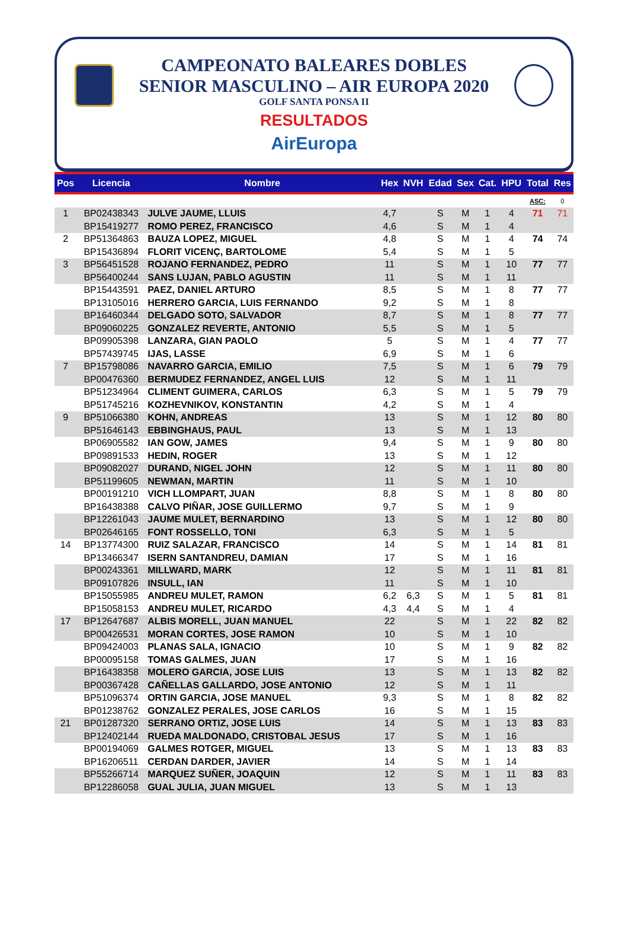CAMPEONATO BALEARES DOBLES
SENIOR MASCULINO – AIR EUROPA 2020
GOLF SANTA PONSA II
RESULTADOS
AirEuropa
| Pos | Licencia | Nombre | Hex | NVH | Edad | Sex | Cat. | HPU | Total | Res |
| --- | --- | --- | --- | --- | --- | --- | --- | --- | --- | --- |
| | | | | | | | | | ASC: | 0 |
| 1 | BP02438343 | JULVE JAUME, LLUIS | 4,7 | | S | M | 1 | 4 | 71 | 71 |
| | BP15419277 | ROMO PEREZ, FRANCISCO | 4,6 | | S | M | 1 | 4 | | |
| 2 | BP51364863 | BAUZA LOPEZ, MIGUEL | 4,8 | | S | M | 1 | 4 | 74 | 74 |
| | BP15436894 | FLORIT VICENÇ, BARTOLOME | 5,4 | | S | M | 1 | 5 | | |
| 3 | BP56451528 | ROJANO FERNANDEZ, PEDRO | 11 | | S | M | 1 | 10 | 77 | 77 |
| | BP56400244 | SANS LUJAN, PABLO AGUSTIN | 11 | | S | M | 1 | 11 | | |
| | BP15443591 | PAEZ, DANIEL ARTURO | 8,5 | | S | M | 1 | 8 | 77 | 77 |
| | BP13105016 | HERRERO GARCIA, LUIS FERNANDO | 9,2 | | S | M | 1 | 8 | | |
| | BP16460344 | DELGADO SOTO, SALVADOR | 8,7 | | S | M | 1 | 8 | 77 | 77 |
| | BP09060225 | GONZALEZ REVERTE, ANTONIO | 5,5 | | S | M | 1 | 5 | | |
| | BP09905398 | LANZARA, GIAN PAOLO | 5 | | S | M | 1 | 4 | 77 | 77 |
| | BP57439745 | IJAS, LASSE | 6,9 | | S | M | 1 | 6 | | |
| 7 | BP15798086 | NAVARRO GARCIA, EMILIO | 7,5 | | S | M | 1 | 6 | 79 | 79 |
| | BP00476360 | BERMUDEZ FERNANDEZ, ANGEL LUIS | 12 | | S | M | 1 | 11 | | |
| | BP51234964 | CLIMENT GUIMERA, CARLOS | 6,3 | | S | M | 1 | 5 | 79 | 79 |
| | BP51745216 | KOZHEVNIKOV, KONSTANTIN | 4,2 | | S | M | 1 | 4 | | |
| 9 | BP51066380 | KOHN, ANDREAS | 13 | | S | M | 1 | 12 | 80 | 80 |
| | BP51646143 | EBBINGHAUS, PAUL | 13 | | S | M | 1 | 13 | | |
| | BP06905582 | IAN GOW, JAMES | 9,4 | | S | M | 1 | 9 | 80 | 80 |
| | BP09891533 | HEDIN, ROGER | 13 | | S | M | 1 | 12 | | |
| | BP09082027 | DURAND, NIGEL JOHN | 12 | | S | M | 1 | 11 | 80 | 80 |
| | BP51199605 | NEWMAN, MARTIN | 11 | | S | M | 1 | 10 | | |
| | BP00191210 | VICH LLOMPART, JUAN | 8,8 | | S | M | 1 | 8 | 80 | 80 |
| | BP16438388 | CALVO PIÑAR, JOSE GUILLERMO | 9,7 | | S | M | 1 | 9 | | |
| | BP12261043 | JAUME MULET, BERNARDINO | 13 | | S | M | 1 | 12 | 80 | 80 |
| | BP02646165 | FONT ROSSELLO, TONI | 6,3 | | S | M | 1 | 5 | | |
| 14 | BP13774300 | RUIZ SALAZAR, FRANCISCO | 14 | | S | M | 1 | 14 | 81 | 81 |
| | BP13466347 | ISERN SANTANDREU, DAMIAN | 17 | | S | M | 1 | 16 | | |
| | BP00243361 | MILLWARD, MARK | 12 | | S | M | 1 | 11 | 81 | 81 |
| | BP09107826 | INSULL, IAN | 11 | | S | M | 1 | 10 | | |
| | BP15055985 | ANDREU MULET, RAMON | 6,2 | 6,3 | S | M | 1 | 5 | 81 | 81 |
| | BP15058153 | ANDREU MULET, RICARDO | 4,3 | 4,4 | S | M | 1 | 4 | | |
| 17 | BP12647687 | ALBIS MORELL, JUAN MANUEL | 22 | | S | M | 1 | 22 | 82 | 82 |
| | BP00426531 | MORAN CORTES, JOSE RAMON | 10 | | S | M | 1 | 10 | | |
| | BP09424003 | PLANAS SALA, IGNACIO | 10 | | S | M | 1 | 9 | 82 | 82 |
| | BP00095158 | TOMAS GALMES, JUAN | 17 | | S | M | 1 | 16 | | |
| | BP16438358 | MOLERO GARCIA, JOSE LUIS | 13 | | S | M | 1 | 13 | 82 | 82 |
| | BP00367428 | CAÑELLAS GALLARDO, JOSE ANTONIO | 12 | | S | M | 1 | 11 | | |
| | BP51096374 | ORTIN GARCIA, JOSE MANUEL | 9,3 | | S | M | 1 | 8 | 82 | 82 |
| | BP01238762 | GONZALEZ PERALES, JOSE CARLOS | 16 | | S | M | 1 | 15 | | |
| 21 | BP01287320 | SERRANO ORTIZ, JOSE LUIS | 14 | | S | M | 1 | 13 | 83 | 83 |
| | BP12402144 | RUEDA MALDONADO, CRISTOBAL JESUS | 17 | | S | M | 1 | 16 | | |
| | BP00194069 | GALMES ROTGER, MIGUEL | 13 | | S | M | 1 | 13 | 83 | 83 |
| | BP16206511 | CERDAN DARDER, JAVIER | 14 | | S | M | 1 | 14 | | |
| | BP55266714 | MARQUEZ SUÑER, JOAQUIN | 12 | | S | M | 1 | 11 | 83 | 83 |
| | BP12286058 | GUAL JULIA, JUAN MIGUEL | 13 | | S | M | 1 | 13 | | |